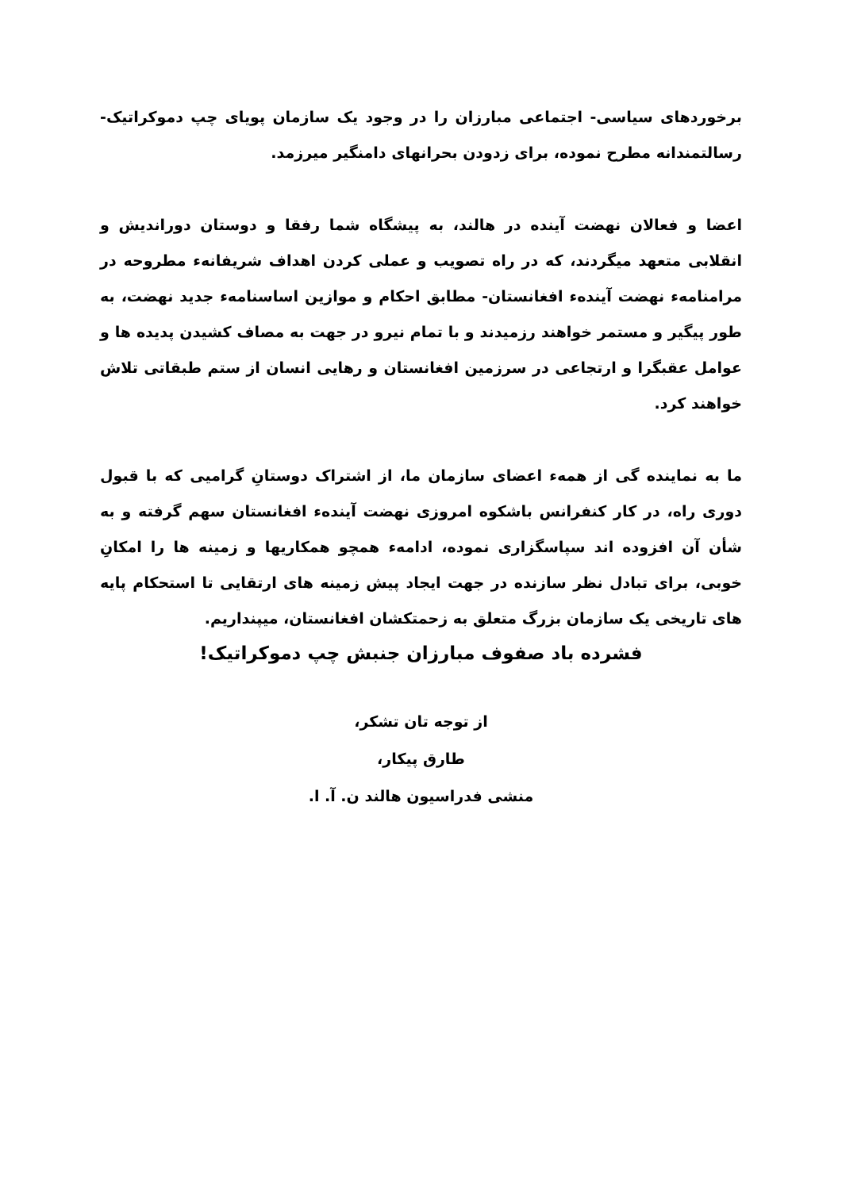برخوردهای سیاسی- اجتماعی مبارزان را در وجود یک سازمان پویای چپ دموکراتیک- رسالتمندانه مطرح نموده، برای زدودن بحرانهای دامنگیر میرزمد.
اعضا و فعالان نهضت آینده در هالند، به پیشگاه شما رفقا و دوستان دوراندیش و انقلابی متعهد میگردند، که در راه تصویب و عملی کردن اهداف شریفانهء مطروحه در مرامنامهء نهضت آیندهء افغانستان- مطابق احکام و موازین اساسنامهء جدید نهضت، به طور پیگیر و مستمر خواهند رزمیدند و با تمام نیرو در جهت به مصاف کشیدن پدیده ها و عوامل عقبگرا و ارتجاعی در سرزمین افغانستان و رهایی انسان از ستم طبقاتی تلاش خواهند کرد.
ما به نماینده گی از همهء اعضای سازمان ما، از اشتراک دوستانِ گرامیی که با قبول دوری راه، در کار کنفرانس باشکوه امروزی نهضت آیندهء افغانستان سهم گرفته و به شأن آن افزوده اند سپاسگزاری نموده، ادامهء همچو همکاریها و زمینه ها را امکانِ خوبی، برای تبادل نظر سازنده در جهت ایجاد پیش زمینه های ارتقایی تا استحکام پایه های تاریخی یک سازمان بزرگ متعلق به زحمتکشان افغانستان، میپنداریم.
فشرده باد صفوف مبارزان جنبش چپ دموکراتیک!
از توجه تان تشکر،
طارق پیکار،
منشی فدراسیون هالند ن. آ. ا.